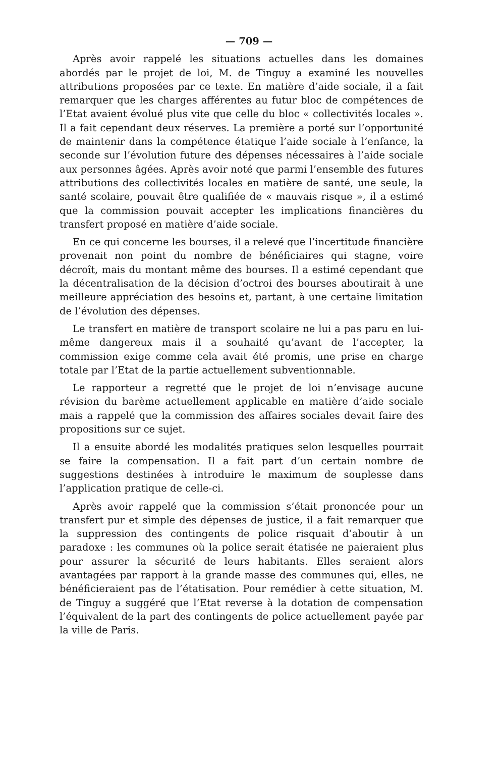— 709 —
Après avoir rappelé les situations actuelles dans les domaines abordés par le projet de loi, M. de Tinguy a examiné les nouvelles attributions proposées par ce texte. En matière d’aide sociale, il a fait remarquer que les charges afférentes au futur bloc de compétences de l’Etat avaient évolué plus vite que celle du bloc « collectivités locales ». Il a fait cependant deux réserves. La première a porté sur l’opportunité de maintenir dans la compétence étatique l’aide sociale à l’enfance, la seconde sur l’évolution future des dépenses nécessaires à l’aide sociale aux personnes âgées. Après avoir noté que parmi l’ensemble des futures attributions des collectivités locales en matière de santé, une seule, la santé scolaire, pouvait être qualifiée de « mauvais risque », il a estimé que la commission pouvait accepter les implications financières du transfert proposé en matière d’aide sociale.
En ce qui concerne les bourses, il a relevé que l’incertitude financière provenait non point du nombre de bénéficiaires qui stagne, voire décroît, mais du montant même des bourses. Il a estimé cependant que la décentralisation de la décision d’octroi des bourses aboutirait à une meilleure appréciation des besoins et, partant, à une certaine limitation de l’évolution des dépenses.
Le transfert en matière de transport scolaire ne lui a pas paru en lui-même dangereux mais il a souhaité qu’avant de l’accepter, la commission exige comme cela avait été promis, une prise en charge totale par l’Etat de la partie actuellement subventionnable.
Le rapporteur a regretté que le projet de loi n’envisage aucune révision du barème actuellement applicable en matière d’aide sociale mais a rappelé que la commission des affaires sociales devait faire des propositions sur ce sujet.
Il a ensuite abordé les modalités pratiques selon lesquelles pourrait se faire la compensation. Il a fait part d’un certain nombre de suggestions destinées à introduire le maximum de souplesse dans l’application pratique de celle-ci.
Après avoir rappelé que la commission s’était prononcée pour un transfert pur et simple des dépenses de justice, il a fait remarquer que la suppression des contingents de police risquait d’aboutir à un paradoxe : les communes où la police serait étatisée ne paieraient plus pour assurer la sécurité de leurs habitants. Elles seraient alors avantagées par rapport à la grande masse des communes qui, elles, ne bénéficieraient pas de l’étatisation. Pour remédier à cette situation, M. de Tinguy a suggéré que l’Etat reverse à la dotation de compensation l’équivalent de la part des contingents de police actuellement payée par la ville de Paris.